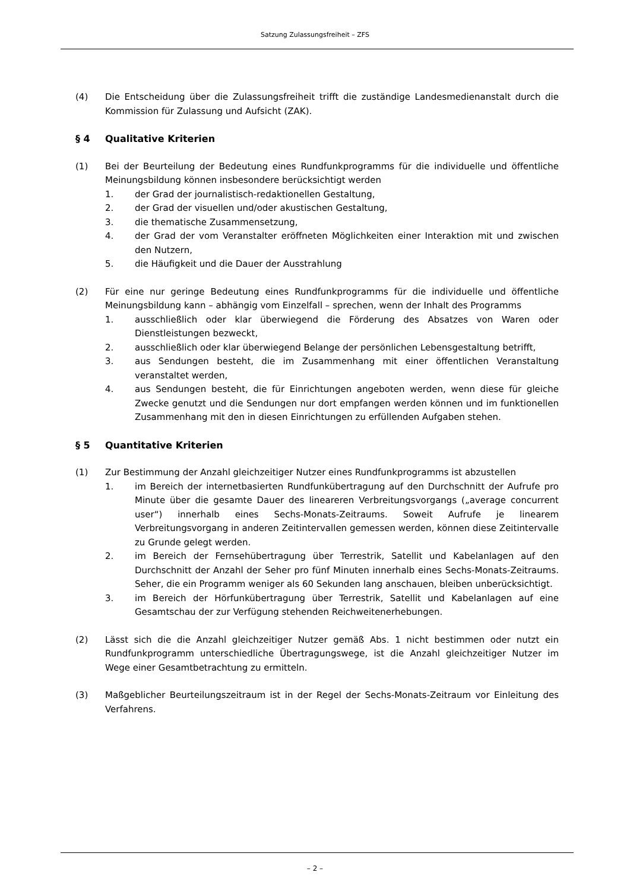Satzung Zulassungsfreiheit – ZFS
(4) Die Entscheidung über die Zulassungsfreiheit trifft die zuständige Landesmedienanstalt durch die Kommission für Zulassung und Aufsicht (ZAK).
§ 4 Qualitative Kriterien
(1) Bei der Beurteilung der Bedeutung eines Rundfunkprogramms für die individuelle und öffentliche Meinungsbildung können insbesondere berücksichtigt werden
1. der Grad der journalistisch-redaktionellen Gestaltung,
2. der Grad der visuellen und/oder akustischen Gestaltung,
3. die thematische Zusammensetzung,
4. der Grad der vom Veranstalter eröffneten Möglichkeiten einer Interaktion mit und zwischen den Nutzern,
5. die Häufigkeit und die Dauer der Ausstrahlung
(2) Für eine nur geringe Bedeutung eines Rundfunkprogramms für die individuelle und öffentliche Meinungsbildung kann – abhängig vom Einzelfall – sprechen, wenn der Inhalt des Programms
1. ausschließlich oder klar überwiegend die Förderung des Absatzes von Waren oder Dienstleistungen bezweckt,
2. ausschließlich oder klar überwiegend Belange der persönlichen Lebensgestaltung betrifft,
3. aus Sendungen besteht, die im Zusammenhang mit einer öffentlichen Veranstaltung veranstaltet werden,
4. aus Sendungen besteht, die für Einrichtungen angeboten werden, wenn diese für gleiche Zwecke genutzt und die Sendungen nur dort empfangen werden können und im funktionellen Zusammenhang mit den in diesen Einrichtungen zu erfüllenden Aufgaben stehen.
§ 5 Quantitative Kriterien
(1) Zur Bestimmung der Anzahl gleichzeitiger Nutzer eines Rundfunkprogramms ist abzustellen
1. im Bereich der internetbasierten Rundfunkübertragung auf den Durchschnitt der Aufrufe pro Minute über die gesamte Dauer des lineareren Verbreitungsvorgangs („average concurrent user“) innerhalb eines Sechs-Monats-Zeitraums. Soweit Aufrufe je linearem Verbreitungsvorgang in anderen Zeitintervallen gemessen werden, können diese Zeitintervalle zu Grunde gelegt werden.
2. im Bereich der Fernsehübertragung über Terrestrik, Satellit und Kabelanlagen auf den Durchschnitt der Anzahl der Seher pro fünf Minuten innerhalb eines Sechs-Monats-Zeitraums. Seher, die ein Programm weniger als 60 Sekunden lang anschauen, bleiben unberücksichtigt.
3. im Bereich der Hörfunkübertragung über Terrestrik, Satellit und Kabelanlagen auf eine Gesamtschau der zur Verfügung stehenden Reichweitenerhebungen.
(2) Lässt sich die die Anzahl gleichzeitiger Nutzer gemäß Abs. 1 nicht bestimmen oder nutzt ein Rundfunkprogramm unterschiedliche Übertragungswege, ist die Anzahl gleichzeitiger Nutzer im Wege einer Gesamtbetrachtung zu ermitteln.
(3) Maßgeblicher Beurteilungszeitraum ist in der Regel der Sechs-Monats-Zeitraum vor Einleitung des Verfahrens.
– 2 –